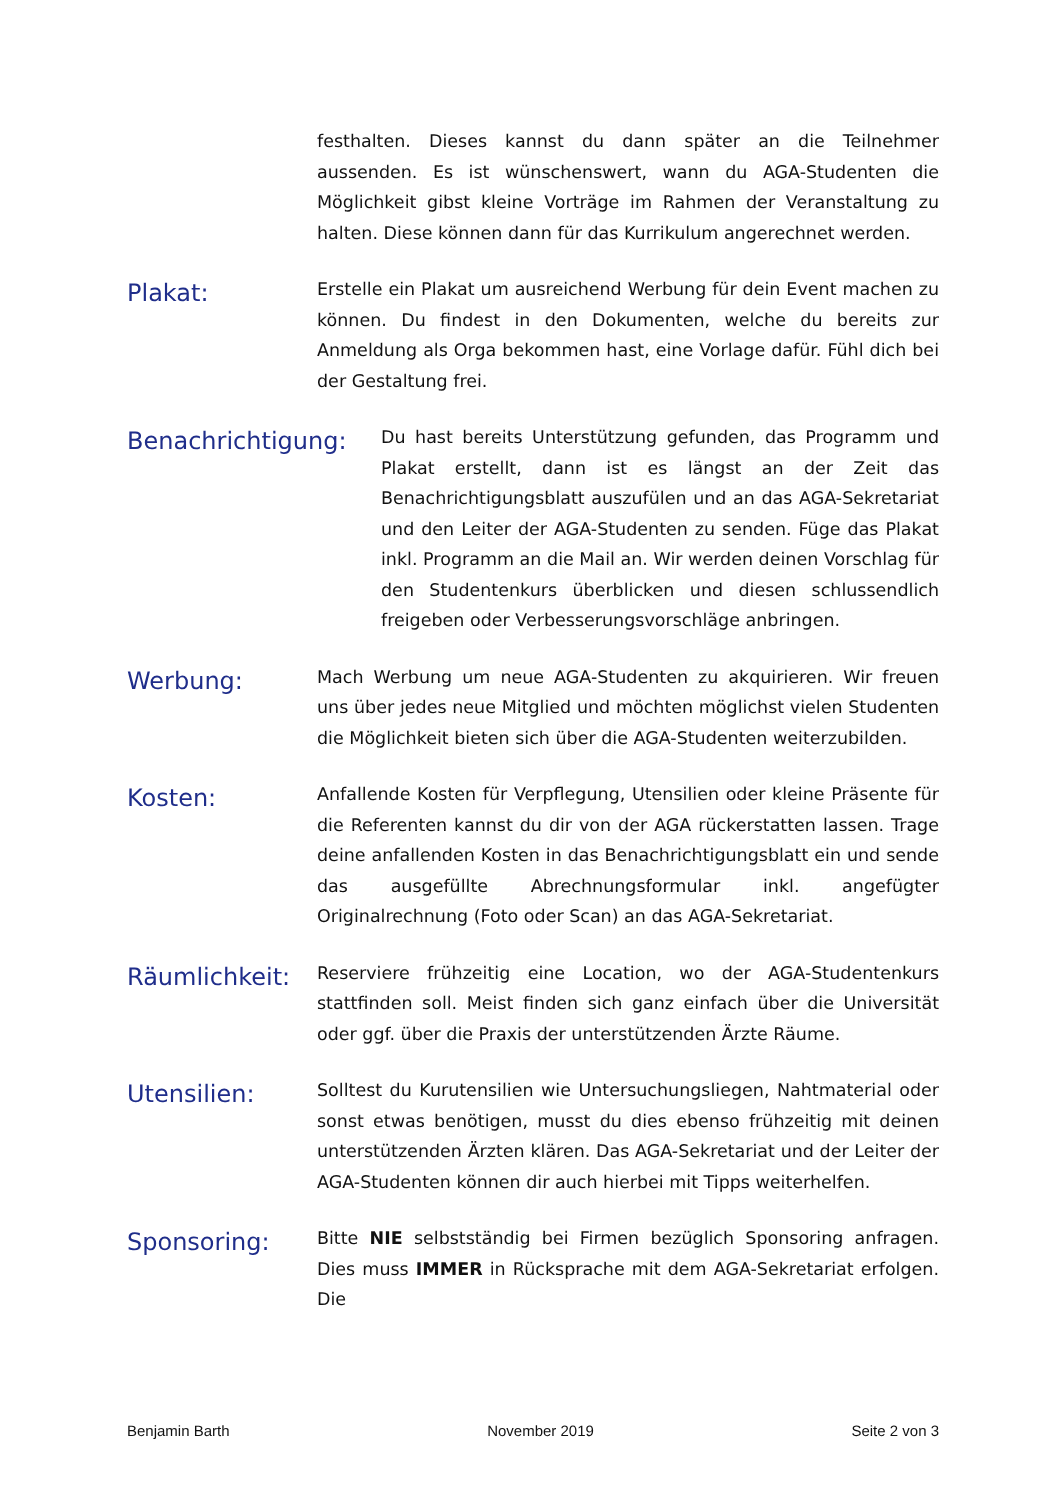festhalten. Dieses kannst du dann später an die Teilnehmer aussenden. Es ist wünschenswert, wann du AGA-Studenten die Möglichkeit gibst kleine Vorträge im Rahmen der Veranstaltung zu halten. Diese können dann für das Kurrikulum angerechnet werden.
Plakat:
Erstelle ein Plakat um ausreichend Werbung für dein Event machen zu können. Du findest in den Dokumenten, welche du bereits zur Anmeldung als Orga bekommen hast, eine Vorlage dafür. Fühl dich bei der Gestaltung frei.
Benachrichtigung:
Du hast bereits Unterstützung gefunden, das Programm und Plakat erstellt, dann ist es längst an der Zeit das Benachrichtigungsblatt auszufülen und an das AGA-Sekretariat und den Leiter der AGA-Studenten zu senden. Füge das Plakat inkl. Programm an die Mail an. Wir werden deinen Vorschlag für den Studentenkurs überblicken und diesen schlussendlich freigeben oder Verbesserungsvorschläge anbringen.
Werbung:
Mach Werbung um neue AGA-Studenten zu akquirieren. Wir freuen uns über jedes neue Mitglied und möchten möglichst vielen Studenten die Möglichkeit bieten sich über die AGA-Studenten weiterzubilden.
Kosten:
Anfallende Kosten für Verpflegung, Utensilien oder kleine Präsente für die Referenten kannst du dir von der AGA rückerstatten lassen. Trage deine anfallenden Kosten in das Benachrichtigungsblatt ein und sende das ausgefüllte Abrechnungsformular inkl. angefügter Originalrechnung (Foto oder Scan) an das AGA-Sekretariat.
Räumlichkeit:
Reserviere frühzeitig eine Location, wo der AGA-Studentenkurs stattfinden soll. Meist finden sich ganz einfach über die Universität oder ggf. über die Praxis der unterstützenden Ärzte Räume.
Utensilien:
Solltest du Kurutensilien wie Untersuchungsliegen, Nahtmaterial oder sonst etwas benötigen, musst du dies ebenso frühzeitig mit deinen unterstützenden Ärzten klären. Das AGA-Sekretariat und der Leiter der AGA-Studenten können dir auch hierbei mit Tipps weiterhelfen.
Sponsoring:
Bitte NIE selbstständig bei Firmen bezüglich Sponsoring anfragen. Dies muss IMMER in Rücksprache mit dem AGA-Sekretariat erfolgen. Die
Benjamin Barth November 2019 Seite 2 von 3